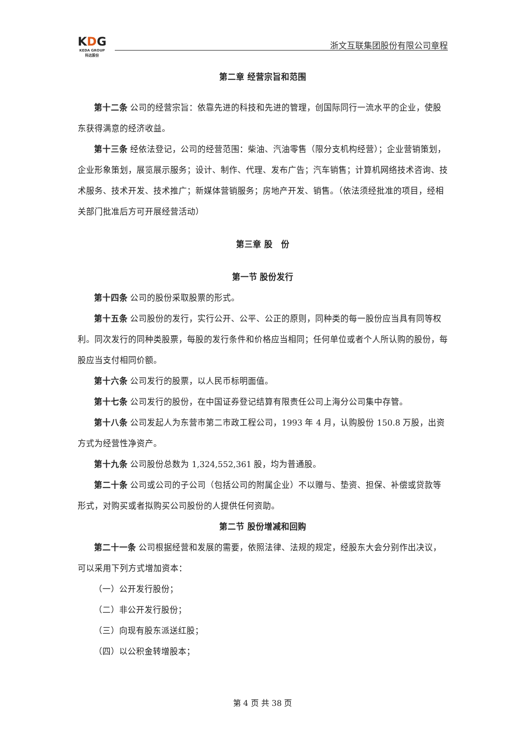KDG
KEDA GROUP
科达股份
浙文互联集团股份有限公司章程
第二章 经营宗旨和范围
第十二条 公司的经营宗旨：依靠先进的科技和先进的管理，创国际同行一流水平的企业，使股东获得满意的经济收益。
第十三条 经依法登记，公司的经营范围：柴油、汽油零售（限分支机构经营）；企业营销策划，企业形象策划，展览展示服务；设计、制作、代理、发布广告；汽车销售；计算机网络技术咨询、技术服务、技术开发、技术推广；新媒体营销服务；房地产开发、销售。（依法须经批准的项目，经相关部门批准后方可开展经营活动）
第三章 股　份
第一节 股份发行
第十四条 公司的股份采取股票的形式。
第十五条 公司股份的发行，实行公开、公平、公正的原则，同种类的每一股份应当具有同等权利。同次发行的同种类股票，每股的发行条件和价格应当相同；任何单位或者个人所认购的股份，每股应当支付相同价额。
第十六条 公司发行的股票，以人民币标明面值。
第十七条 公司发行的股份，在中国证券登记结算有限责任公司上海分公司集中存管。
第十八条 公司发起人为东营市第二市政工程公司，1993 年 4 月，认购股份 150.8 万股，出资方式为经营性净资产。
第十九条 公司股份总数为 1,324,552,361 股，均为普通股。
第二十条 公司或公司的子公司（包括公司的附属企业）不以赠与、垫资、担保、补偿或贷款等形式，对购买或者拟购买公司股份的人提供任何资助。
第二节 股份增减和回购
第二十一条 公司根据经营和发展的需要，依照法律、法规的规定，经股东大会分别作出决议，可以采用下列方式增加资本：
（一）公开发行股份；
（二）非公开发行股份；
（三）向现有股东派送红股；
（四）以公积金转增股本；
第 4 页 共 38 页